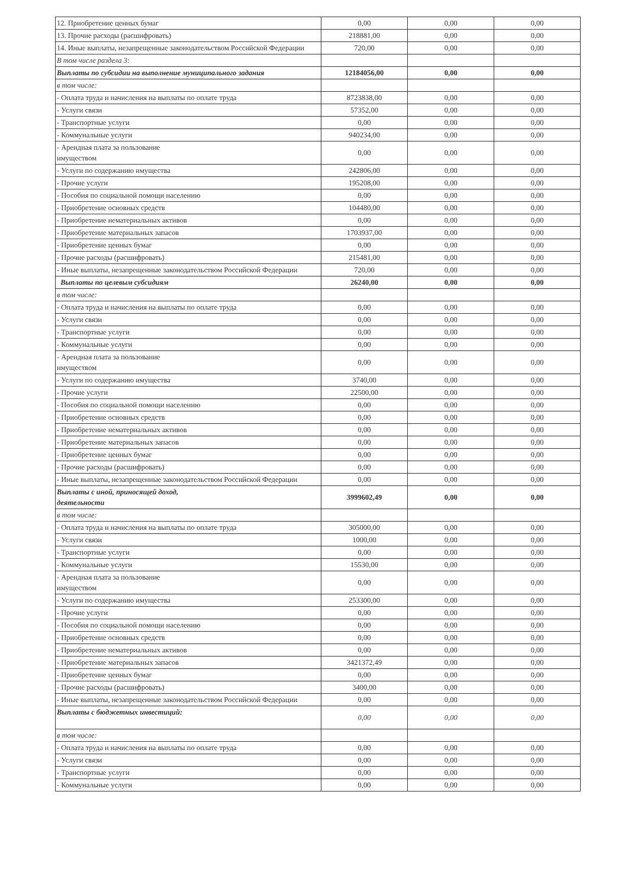| 12. Приобретение ценных бумаг | 0,00 | 0,00 | 0,00 |
| 13. Прочие расходы (расшифровать) | 218881,00 | 0,00 | 0,00 |
| 14. Иные выплаты, незапрещенные законодательством Российской Федерации | 720,00 | 0,00 | 0,00 |
| В том числе раздела 3: | | | |
| Выплаты по субсидии на выполнение муниципального задания | 12184056,00 | 0,00 | 0,00 |
| в том числе: | | | |
| - Оплата труда и начисления на выплаты по оплате труда | 8723838,00 | 0,00 | 0,00 |
| - Услуги связи | 57352,00 | 0,00 | 0,00 |
| - Транспортные услуги | 0,00 | 0,00 | 0,00 |
| - Коммунальные услуги | 940234,00 | 0,00 | 0,00 |
| - Арендная плата за пользование имуществом | 0,00 | 0,00 | 0,00 |
| - Услуги по содержанию имущества | 242806,00 | 0,00 | 0,00 |
| - Прочие услуги | 195208,00 | 0,00 | 0,00 |
| - Пособия по социальной помощи населению | 0,00 | 0,00 | 0,00 |
| - Приобретение основных средств | 104480,00 | 0,00 | 0,00 |
| - Приобретение нематериальных активов | 0,00 | 0,00 | 0,00 |
| - Приобретение материальных запасов | 1703937,00 | 0,00 | 0,00 |
| - Приобретение ценных бумаг | 0,00 | 0,00 | 0,00 |
| - Прочие расходы (расшифровать) | 215481,00 | 0,00 | 0,00 |
| - Иные выплаты, незапрещенные законодательством Российской Федерации | 720,00 | 0,00 | 0,00 |
| Выплаты по целевым субсидиям | 26240,00 | 0,00 | 0,00 |
| в том числе: | | | |
| - Оплата труда и начисления на выплаты по оплате труда | 0,00 | 0,00 | 0,00 |
| - Услуги связи | 0,00 | 0,00 | 0,00 |
| - Транспортные услуги | 0,00 | 0,00 | 0,00 |
| - Коммунальные услуги | 0,00 | 0,00 | 0,00 |
| - Арендная плата за пользование имуществом | 0,00 | 0,00 | 0,00 |
| - Услуги по содержанию имущества | 3740,00 | 0,00 | 0,00 |
| - Прочие услуги | 22500,00 | 0,00 | 0,00 |
| - Пособия по социальной помощи населению | 0,00 | 0,00 | 0,00 |
| - Приобретение основных средств | 0,00 | 0,00 | 0,00 |
| - Приобретение нематериальных активов | 0,00 | 0,00 | 0,00 |
| - Приобретение материальных запасов | 0,00 | 0,00 | 0,00 |
| - Приобретение ценных бумаг | 0,00 | 0,00 | 0,00 |
| - Прочие расходы (расшифровать) | 0,00 | 0,00 | 0,00 |
| - Иные выплаты, незапрещенные законодательством Российской Федерации | 0,00 | 0,00 | 0,00 |
| Выплаты с иной, приносящей доход, деятельности | 3999602,49 | 0,00 | 0,00 |
| в том числе: | | | |
| - Оплата труда и начисления на выплаты по оплате труда | 305000,00 | 0,00 | 0,00 |
| - Услуги связи | 1000,00 | 0,00 | 0,00 |
| - Транспортные услуги | 0,00 | 0,00 | 0,00 |
| - Коммунальные услуги | 15530,00 | 0,00 | 0,00 |
| - Арендная плата за пользование имуществом | 0,00 | 0,00 | 0,00 |
| - Услуги по содержанию имущества | 253300,00 | 0,00 | 0,00 |
| - Прочие услуги | 0,00 | 0,00 | 0,00 |
| - Пособия по социальной помощи населению | 0,00 | 0,00 | 0,00 |
| - Приобретение основных средств | 0,00 | 0,00 | 0,00 |
| - Приобретение нематериальных активов | 0,00 | 0,00 | 0,00 |
| - Приобретение материальных запасов | 3421372,49 | 0,00 | 0,00 |
| - Приобретение ценных бумаг | 0,00 | 0,00 | 0,00 |
| - Прочие расходы (расшифровать) | 3400,00 | 0,00 | 0,00 |
| - Иные выплаты, незапрещенные законодательством Российской Федерации | 0,00 | 0,00 | 0,00 |
| Выплаты с бюджетных инвестиций: | 0,00 | 0,00 | 0,00 |
| в том числе: | | | |
| - Оплата труда и начисления на выплаты по оплате труда | 0,00 | 0,00 | 0,00 |
| - Услуги связи | 0,00 | 0,00 | 0,00 |
| - Транспортные услуги | 0,00 | 0,00 | 0,00 |
| - Коммунальные услуги | 0,00 | 0,00 | 0,00 |